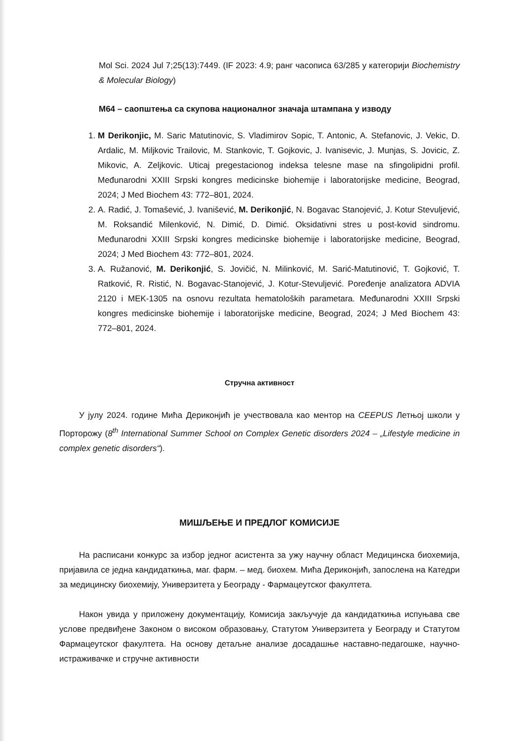Mol Sci. 2024 Jul 7;25(13):7449. (IF 2023: 4.9; ранг часописа 63/285 у категорији Biochemistry & Molecular Biology)
М64 – саопштења са скупова националног значаја штампана у изводу
1. M Derikonjic, M. Saric Matutinovic, S. Vladimirov Sopic, T. Antonic, A. Stefanovic, J. Vekic, D. Ardalic, M. Miljkovic Trailovic, M. Stankovic, T. Gojkovic, J. Ivanisevic, J. Munjas, S. Jovicic, Z. Mikovic, A. Zeljkovic. Uticaj pregestacionog indeksa telesne mase na sfingolipidni profil. Međunarodni XXIII Srpski kongres medicinske biohemije i laboratorijske medicine, Beograd, 2024; J Med Biochem 43: 772–801, 2024.
2. A. Radić, J. Tomašević, J. Ivanišević, M. Derikonjić, N. Bogavac Stanojević, J. Kotur Stevuljević, M. Roksandić Milenković, N. Dimić, D. Dimić. Oksidativni stres u post-kovid sindromu. Međunarodni XXIII Srpski kongres medicinske biohemije i laboratorijske medicine, Beograd, 2024; J Med Biochem 43: 772–801, 2024.
3. A. Ružanović, M. Derikonjić, S. Jovičić, N. Milinković, M. Sarić-Matutinović, T. Gojković, T. Ratković, R. Ristić, N. Bogavac-Stanojević, J. Kotur-Stevuljević. Poređenje analizatora ADVIA 2120 i MEK-1305 na osnovu rezultata hematoloških parametara. Međunarodni XXIII Srpski kongres medicinske biohemije i laboratorijske medicine, Beograd, 2024; J Med Biochem 43: 772–801, 2024.
Стручна активност
У јулу 2024. године Мића Дериконјић је учествовала као ментор на CEEPUS Летњој школи у Порторожу (8<sup>th</sup> International Summer School on Complex Genetic disorders 2024 – „Lifestyle medicine in complex genetic disorders“).
МИШЉЕЊЕ И ПРЕДЛОГ КОМИСИЈЕ
На расписани конкурс за избор једног асистента за ужу научну област Медицинска биохемија, пријавила се једна кандидаткиња, маг. фарм. – мед. биохем. Мића Дериконјић, запослена на Катедри за медицинску биохемију, Универзитета у Београду - Фармацеутског факултета.
Након увида у приложену документацију, Комисија закључује да кандидаткиња испуњава све услове предвиђене Законом о високом образовању, Статутом Универзитета у Београду и Статутом Фармацеутског факултета. На основу детаљне анализе досадашње наставно-педагошке, научно-истраживачке и стручне активности